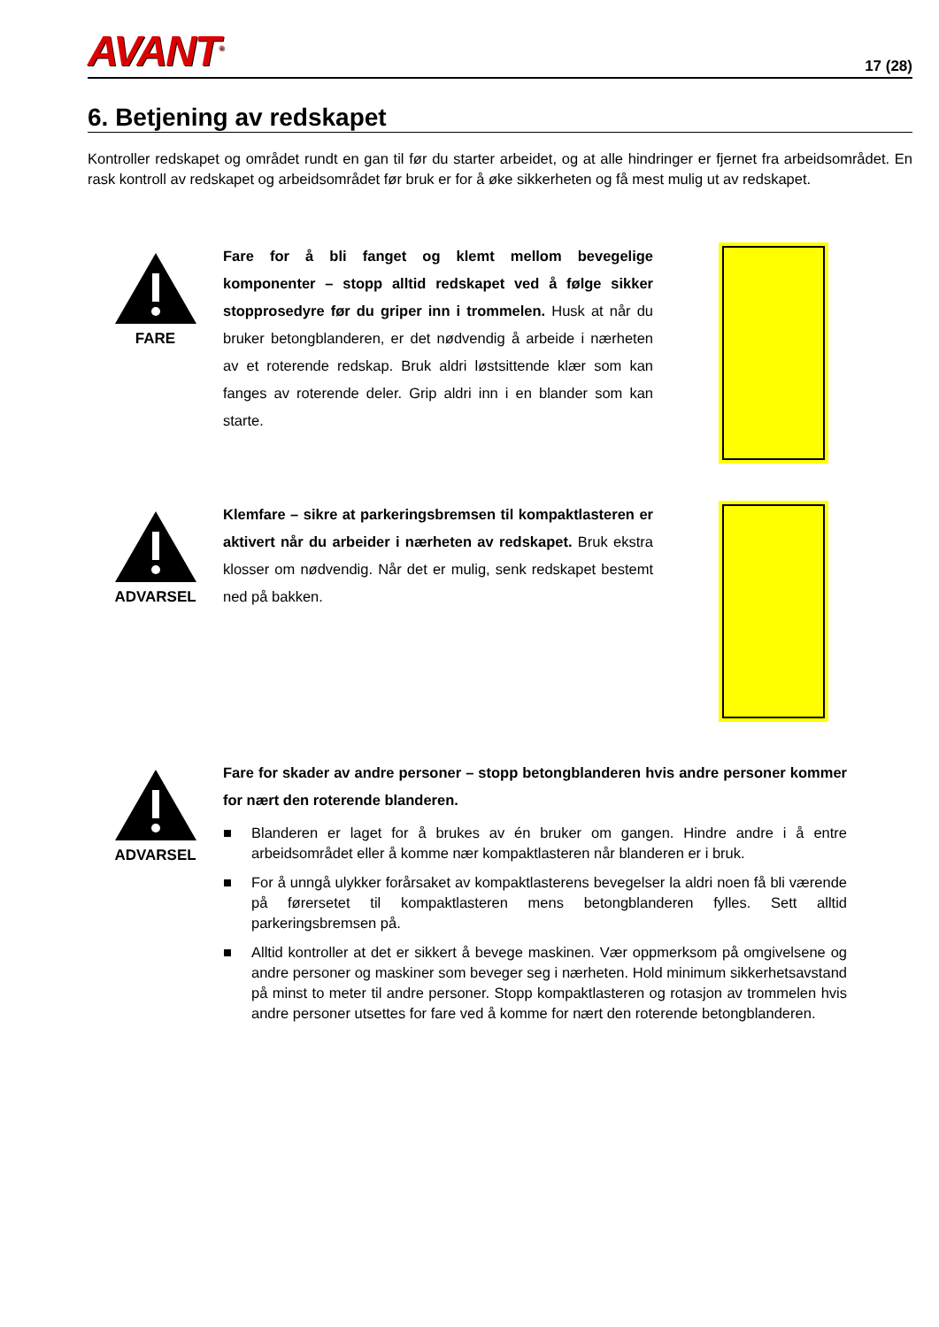AVANT<sup>®</sup>
17 (28)
6. Betjening av redskapet
Kontroller redskapet og området rundt en gan til før du starter arbeidet, og at alle hindringer er fjernet fra arbeidsområdet. En rask kontroll av redskapet og arbeidsområdet før bruk er for å øke sikkerheten og få mest mulig ut av redskapet.
FARE
Fare for å bli fanget og klemt mellom bevegelige komponenter – stopp alltid redskapet ved å følge sikker stopprosedyre før du griper inn i trommelen. Husk at når du bruker betongblanderen, er det nødvendig å arbeide i nærheten av et roterende redskap. Bruk aldri løstsittende klær som kan fanges av roterende deler. Grip aldri inn i en blander som kan starte.
ADVARSEL
Klemfare – sikre at parkeringsbremsen til kompaktlasteren er aktivert når du arbeider i nærheten av redskapet. Bruk ekstra klosser om nødvendig. Når det er mulig, senk redskapet bestemt ned på bakken.
ADVARSEL
Fare for skader av andre personer – stopp betongblanderen hvis andre personer kommer for nært den roterende blanderen.
■ Blanderen er laget for å brukes av én bruker om gangen. Hindre andre i å entre arbeidsområdet eller å komme nær kompaktlasteren når blanderen er i bruk.
■ For å unngå ulykker forårsaket av kompaktlasterens bevegelser la aldri noen få bli værende på førersetet til kompaktlasteren mens betongblanderen fylles. Sett alltid parkeringsbremsen på.
■ Alltid kontroller at det er sikkert å bevege maskinen. Vær oppmerksom på omgivelsene og andre personer og maskiner som beveger seg i nærheten. Hold minimum sikkerhetsavstand på minst to meter til andre personer. Stopp kompaktlasteren og rotasjon av trommelen hvis andre personer utsettes for fare ved å komme for nært den roterende betongblanderen.